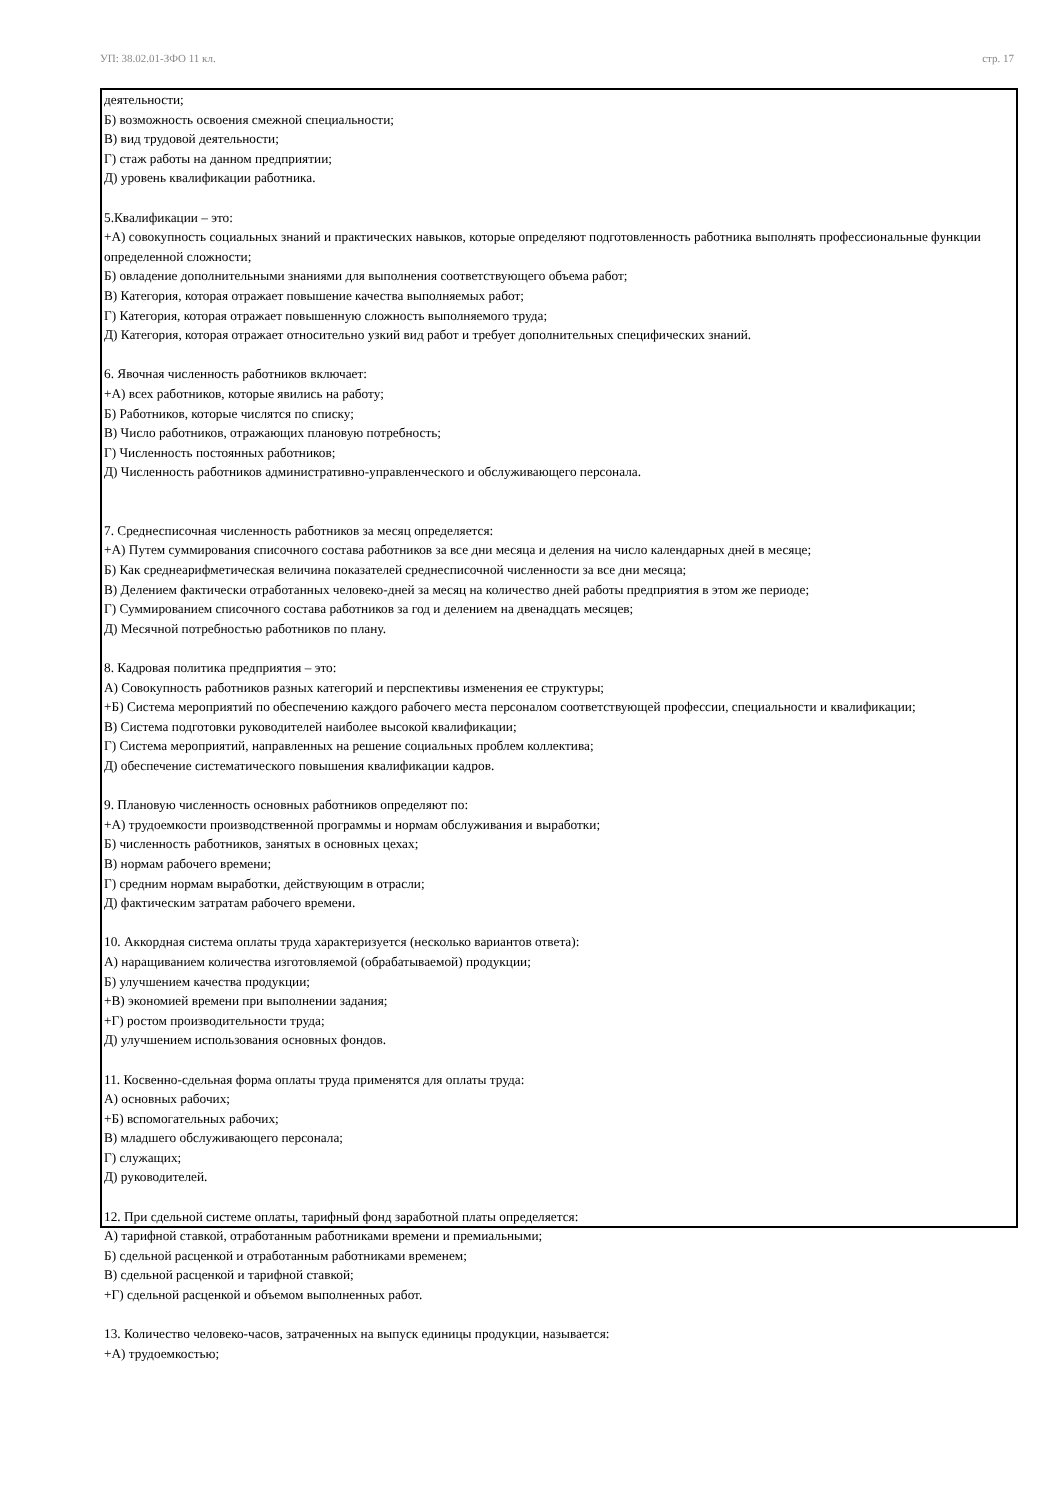УП: 38.02.01-ЗФО 11 кл. стр. 17
деятельности;
Б) возможность освоения смежной специальности;
В) вид трудовой деятельности;
Г) стаж работы на данном предприятии;
Д) уровень квалификации работника.
5.Квалификации – это:
+А) совокупность социальных знаний и практических навыков, которые определяют подготовленность работника выполнять профессиональные функции определенной сложности;
Б) овладение дополнительными знаниями для выполнения соответствующего объема работ;
В) Категория, которая отражает повышение качества выполняемых работ;
Г) Категория, которая отражает повышенную сложность выполняемого труда;
Д) Категория, которая отражает относительно узкий вид работ и требует дополнительных специфических знаний.
6. Явочная численность работников включает:
+А) всех работников, которые явились на работу;
Б) Работников, которые числятся по списку;
В) Число работников, отражающих плановую потребность;
Г) Численность постоянных работников;
Д) Численность работников административно-управленческого и обслуживающего персонала.
7. Среднесписочная численность работников за месяц определяется:
+А) Путем суммирования списочного состава работников за все дни месяца и деления на число календарных дней в месяце;
Б) Как среднеарифметическая величина показателей среднесписочной численности за все дни месяца;
В) Делением фактически отработанных человеко-дней за месяц на количество дней работы предприятия в этом же периоде;
Г) Суммированием списочного состава работников за год и делением на двенадцать месяцев;
Д) Месячной потребностью работников по плану.
8. Кадровая политика предприятия – это:
А) Совокупность работников разных категорий и перспективы изменения ее структуры;
+Б) Система мероприятий по обеспечению каждого рабочего места персоналом соответствующей профессии, специальности и квалификации;
В) Система подготовки руководителей наиболее высокой квалификации;
Г) Система мероприятий, направленных на решение социальных проблем коллектива;
Д) обеспечение систематического повышения квалификации кадров.
9. Плановую численность основных работников определяют по:
+А) трудоемкости производственной программы и нормам обслуживания и выработки;
Б) численность работников, занятых в основных цехах;
В) нормам рабочего времени;
Г) средним нормам выработки, действующим в отрасли;
Д) фактическим затратам рабочего времени.
10. Аккордная система оплаты труда характеризуется (несколько вариантов ответа):
А) наращиванием количества изготовляемой (обрабатываемой) продукции;
Б) улучшением качества продукции;
+В) экономией времени при выполнении задания;
+Г) ростом производительности труда;
Д) улучшением использования основных фондов.
11. Косвенно-сдельная форма оплаты труда применятся для оплаты труда:
А) основных рабочих;
+Б) вспомогательных рабочих;
В) младшего обслуживающего персонала;
Г) служащих;
Д) руководителей.
12. При сдельной системе оплаты, тарифный фонд заработной платы определяется:
А) тарифной ставкой, отработанным работниками времени и премиальными;
Б) сдельной расценкой и отработанным работниками временем;
В) сдельной расценкой и тарифной ставкой;
+Г) сдельной расценкой и объемом выполненных работ.
13. Количество человеко-часов, затраченных на выпуск единицы продукции, называется:
+А) трудоемкостью;